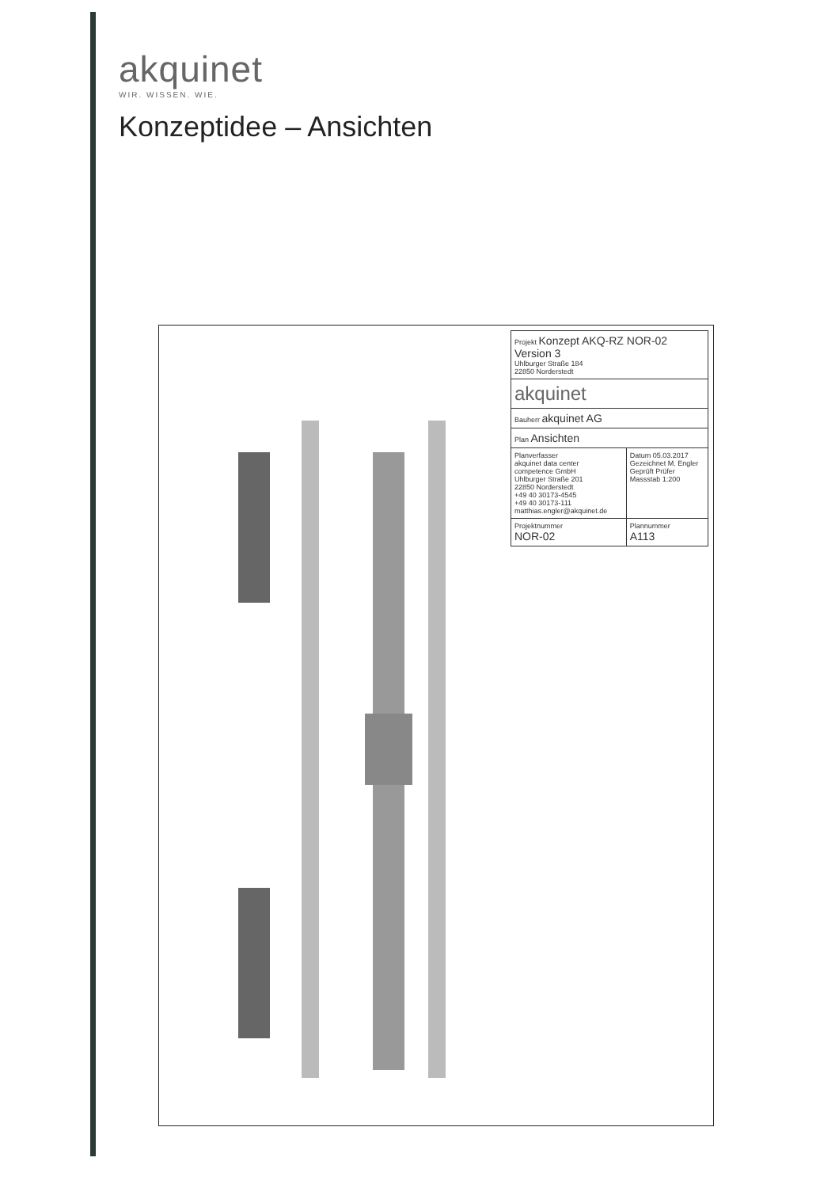akquinet
WIR. WISSEN. WIE.
Konzeptidee – Ansichten
| Projekt Konzept AKQ-RZ NOR-02 Version 3 Uhlburger Straße 184 22850 Norderstedt | |
| akquinet | |
| Bauherr akquinet AG | |
| Plan Ansichten | |
| Planverfasser akquinet data center competence GmbH Uhlburger Straße 201 22850 Norderstedt +49 40 30173-4545 +49 40 30173-111 matthias.engler@akquinet.de | Datum 05.03.2017 Gezeichnet M. Engler Geprüft Prüfer Massstab 1:200 |
| Projektnummer NOR-02 | Plannummer A113 |